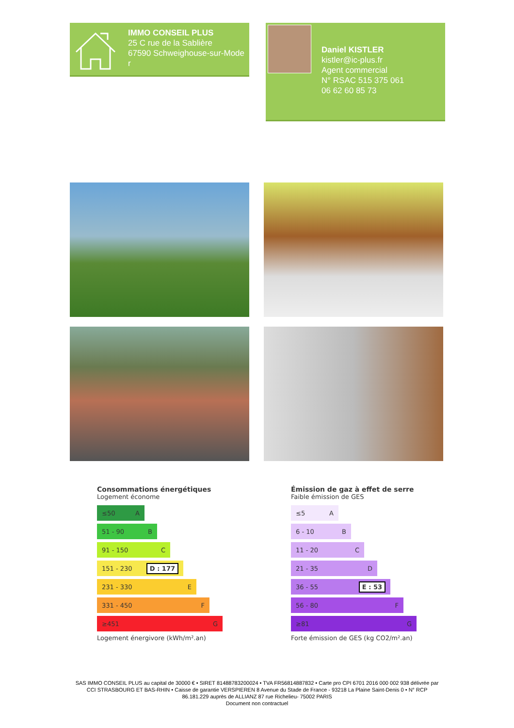IMMO CONSEIL PLUS
25 C rue de la Sablière
67590 Schweighouse-sur-Mode
r
Daniel KISTLER
kistler@ic-plus.fr
Agent commercial
N° RSAC 515 375 061
06 62 60 85 73
Consommations énergétiques
Logement économe
≤50 A
51 - 90 B
91 - 150 C
151 - 230 D : 177
231 - 330 E
331 - 450 F
≥451 G
Logement énergivore (kWh/m².an)
Émission de gaz à effet de serre
Faible émission de GES
≤5 A
6 - 10 B
11 - 20 C
21 - 35 D
36 - 55 E : 53
56 - 80 F
≥81 G
Forte émission de GES (kg CO2/m².an)
SAS IMMO CONSEIL PLUS au capital de 30000 € • SIRET 81488783200024 • TVA FR56814887832 • Carte pro CPI 6701 2016 000 002 938 délivrée par CCI STRASBOURG ET BAS-RHIN • Caisse de garantie VERSPIEREN 8 Avenue du Stade de France - 93218 La Plaine Saint-Denis 0 • N° RCP 86.181.229 auprès de ALLIANZ 87 rue Richelieu- 75002 PARIS
Document non contractuel